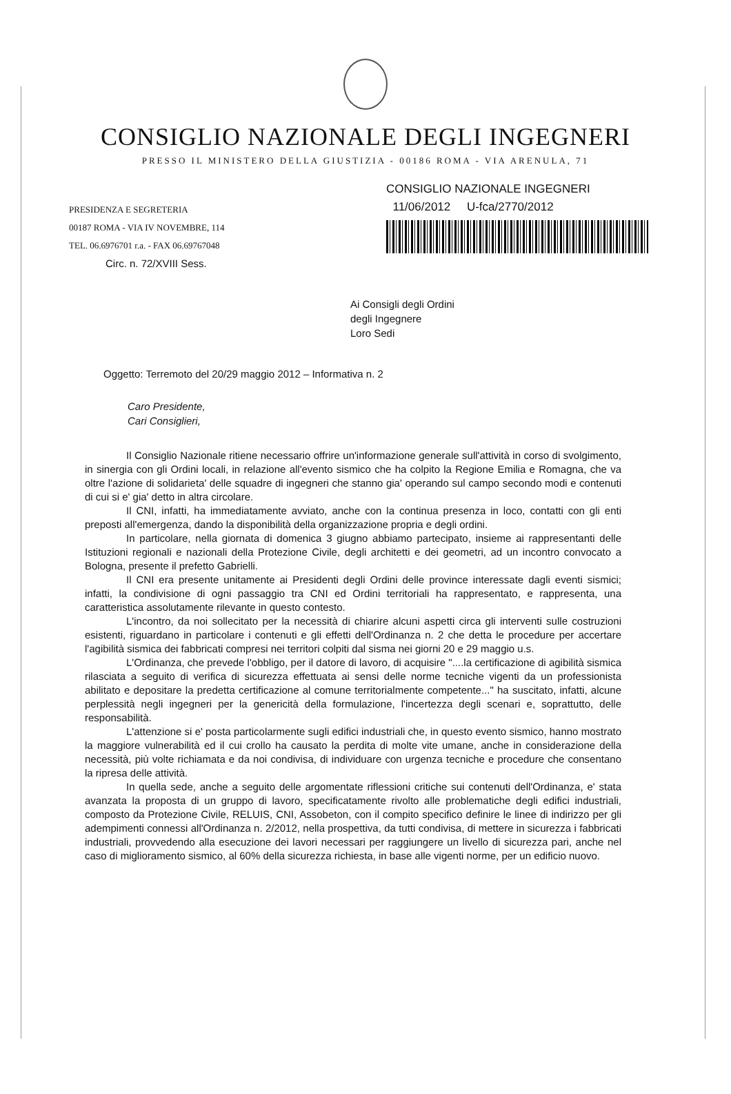CONSIGLIO NAZIONALE DEGLI INGEGNERI
PRESSO IL MINISTERO DELLA GIUSTIZIA - 00186 ROMA - VIA ARENULA, 71
PRESIDENZA E SEGRETERIA
00187 ROMA - VIA IV NOVEMBRE, 114
TEL. 06.6976701 r.a. - FAX 06.69767048
CONSIGLIO NAZIONALE INGEGNERI
11/06/2012 U-fca/2770/2012
Circ. n. 72/XVIII Sess.
Ai Consigli degli Ordini
degli Ingegnere
Loro Sedi
Oggetto: Terremoto del 20/29 maggio 2012 – Informativa n. 2
Caro Presidente,
Cari Consiglieri,
Il Consiglio Nazionale ritiene necessario offrire un'informazione generale sull'attività in corso di svolgimento, in sinergia con gli Ordini locali, in relazione all'evento sismico che ha colpito la Regione Emilia e Romagna, che va oltre l'azione di solidarieta' delle squadre di ingegneri che stanno gia' operando sul campo secondo modi e contenuti di cui si e' gia' detto in altra circolare.
Il CNI, infatti, ha immediatamente avviato, anche con la continua presenza in loco, contatti con gli enti preposti all'emergenza, dando la disponibilità della organizzazione propria e degli ordini.
In particolare, nella giornata di domenica 3 giugno abbiamo partecipato, insieme ai rappresentanti delle Istituzioni regionali e nazionali della Protezione Civile, degli architetti e dei geometri, ad un incontro convocato a Bologna, presente il prefetto Gabrielli.
Il CNI era presente unitamente ai Presidenti degli Ordini delle province interessate dagli eventi sismici; infatti, la condivisione di ogni passaggio tra CNI ed Ordini territoriali ha rappresentato, e rappresenta, una caratteristica assolutamente rilevante in questo contesto.
L'incontro, da noi sollecitato per la necessità di chiarire alcuni aspetti circa gli interventi sulle costruzioni esistenti, riguardano in particolare i contenuti e gli effetti dell'Ordinanza n. 2 che detta le procedure per accertare l'agibilità sismica dei fabbricati compresi nei territori colpiti dal sisma nei giorni 20 e 29 maggio u.s.
L'Ordinanza, che prevede l'obbligo, per il datore di lavoro, di acquisire "....la certificazione di agibilità sismica rilasciata a seguito di verifica di sicurezza effettuata ai sensi delle norme tecniche vigenti da un professionista abilitato e depositare la predetta certificazione al comune territorialmente competente..." ha suscitato, infatti, alcune perplessità negli ingegneri per la genericità della formulazione, l'incertezza degli scenari e, soprattutto, delle responsabilità.
L'attenzione si e' posta particolarmente sugli edifici industriali che, in questo evento sismico, hanno mostrato la maggiore vulnerabilità ed il cui crollo ha causato la perdita di molte vite umane, anche in considerazione della necessità, più volte richiamata e da noi condivisa, di individuare con urgenza tecniche e procedure che consentano la ripresa delle attività.
In quella sede, anche a seguito delle argomentate riflessioni critiche sui contenuti dell'Ordinanza, e' stata avanzata la proposta di un gruppo di lavoro, specificatamente rivolto alle problematiche degli edifici industriali, composto da Protezione Civile, RELUIS, CNI, Assobeton, con il compito specifico definire le linee di indirizzo per gli adempimenti connessi all'Ordinanza n. 2/2012, nella prospettiva, da tutti condivisa, di mettere in sicurezza i fabbricati industriali, provvedendo alla esecuzione dei lavori necessari per raggiungere un livello di sicurezza pari, anche nel caso di miglioramento sismico, al 60% della sicurezza richiesta, in base alle vigenti norme, per un edificio nuovo.